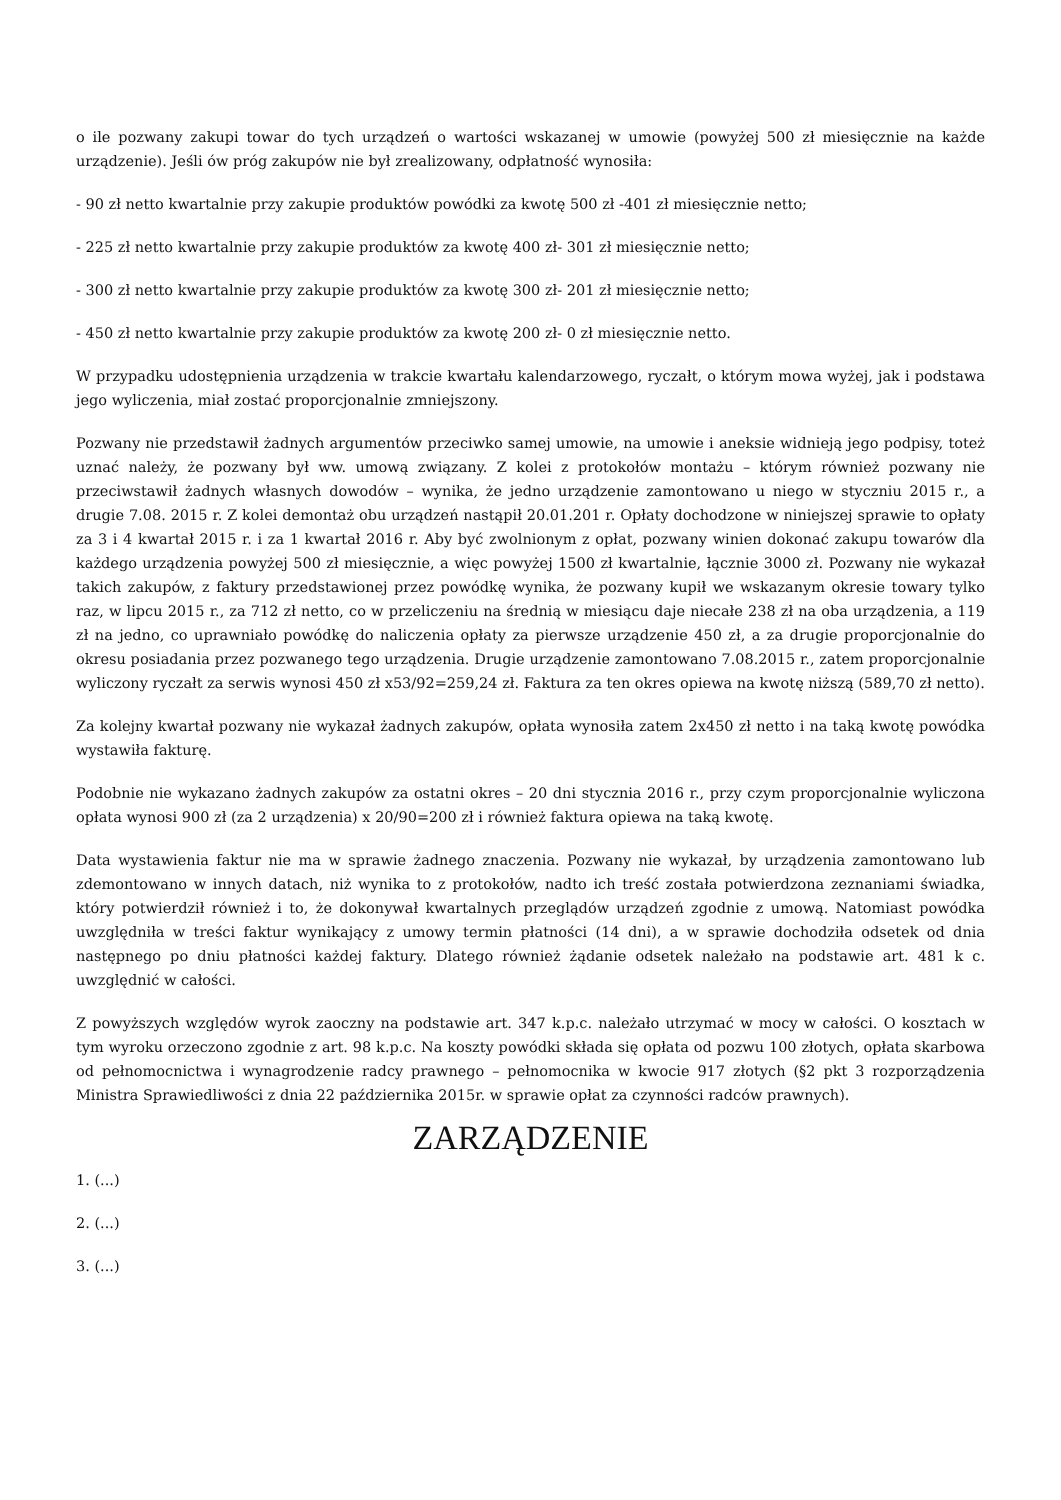o ile pozwany zakupi towar do tych urządzeń o wartości wskazanej w umowie (powyżej 500 zł miesięcznie na każde urządzenie). Jeśli ów próg zakupów nie był zrealizowany, odpłatność wynosiła:
- 90 zł netto kwartalnie przy zakupie produktów powódki za kwotę 500 zł -401 zł miesięcznie netto;
- 225 zł netto kwartalnie przy zakupie produktów za kwotę 400 zł- 301 zł miesięcznie netto;
- 300 zł netto kwartalnie przy zakupie produktów za kwotę 300 zł- 201 zł miesięcznie netto;
- 450 zł netto kwartalnie przy zakupie produktów za kwotę 200 zł- 0 zł miesięcznie netto.
W przypadku udostępnienia urządzenia w trakcie kwartału kalendarzowego, ryczałt, o którym mowa wyżej, jak i podstawa jego wyliczenia, miał zostać proporcjonalnie zmniejszony.
Pozwany nie przedstawił żadnych argumentów przeciwko samej umowie, na umowie i aneksie widnieją jego podpisy, toteż uznać należy, że pozwany był ww. umową związany. Z kolei z protokołów montażu – którym również pozwany nie przeciwstawił żadnych własnych dowodów – wynika, że jedno urządzenie zamontowano u niego w styczniu 2015 r., a drugie 7.08. 2015 r. Z kolei demontaż obu urządzeń nastąpił 20.01.201 r. Opłaty dochodzone w niniejszej sprawie to opłaty za 3 i 4 kwartał 2015 r. i za 1 kwartał 2016 r. Aby być zwolnionym z opłat, pozwany winien dokonać zakupu towarów dla każdego urządzenia powyżej 500 zł miesięcznie, a więc powyżej 1500 zł kwartalnie, łącznie 3000 zł. Pozwany nie wykazał takich zakupów, z faktury przedstawionej przez powódkę wynika, że pozwany kupił we wskazanym okresie towary tylko raz, w lipcu 2015 r., za 712 zł netto, co w przeliczeniu na średnią w miesiącu daje niecałe 238 zł na oba urządzenia, a 119 zł na jedno, co uprawniało powódkę do naliczenia opłaty za pierwsze urządzenie 450 zł, a za drugie proporcjonalnie do okresu posiadania przez pozwanego tego urządzenia. Drugie urządzenie zamontowano 7.08.2015 r., zatem proporcjonalnie wyliczony ryczałt za serwis wynosi 450 zł x53/92=259,24 zł. Faktura za ten okres opiewa na kwotę niższą (589,70 zł netto).
Za kolejny kwartał pozwany nie wykazał żadnych zakupów, opłata wynosiła zatem 2x450 zł netto i na taką kwotę powódka wystawiła fakturę.
Podobnie nie wykazano żadnych zakupów za ostatni okres – 20 dni stycznia 2016 r., przy czym proporcjonalnie wyliczona opłata wynosi 900 zł (za 2 urządzenia) x 20/90=200 zł i również faktura opiewa na taką kwotę.
Data wystawienia faktur nie ma w sprawie żadnego znaczenia. Pozwany nie wykazał, by urządzenia zamontowano lub zdemontowano w innych datach, niż wynika to z protokołów, nadto ich treść została potwierdzona zeznaniami świadka, który potwierdził również i to, że dokonywał kwartalnych przeglądów urządzeń zgodnie z umową. Natomiast powódka uwzględniła w treści faktur wynikający z umowy termin płatności (14 dni), a w sprawie dochodziła odsetek od dnia następnego po dniu płatności każdej faktury. Dlatego również żądanie odsetek należało na podstawie art. 481 k c. uwzględnić w całości.
Z powyższych względów wyrok zaoczny na podstawie art. 347 k.p.c. należało utrzymać w mocy w całości. O kosztach w tym wyroku orzeczono zgodnie z art. 98 k.p.c. Na koszty powódki składa się opłata od pozwu 100 złotych, opłata skarbowa od pełnomocnictwa i wynagrodzenie radcy prawnego – pełnomocnika w kwocie 917 złotych (§2 pkt 3 rozporządzenia Ministra Sprawiedliwości z dnia 22 października 2015r. w sprawie opłat za czynności radców prawnych).
ZARZĄDZENIE
1. (...)
2. (...)
3. (...)